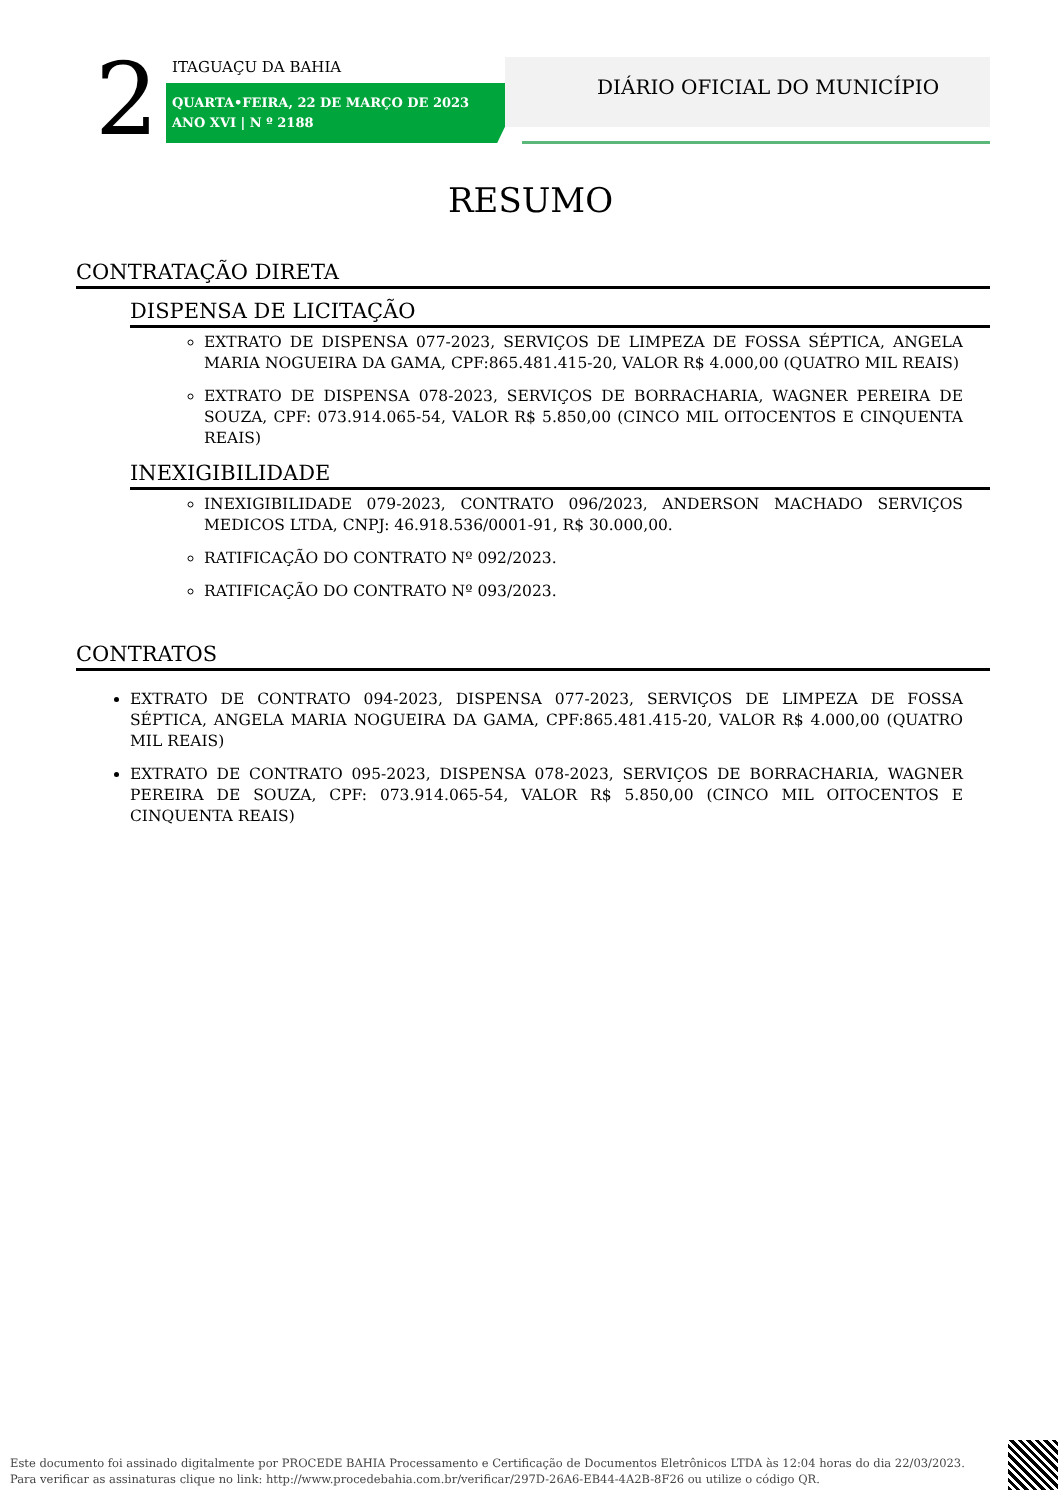2 ITAGUAÇU DA BAHIA
QUARTA•FEIRA, 22 DE MARÇO DE 2023
ANO XVI | N º 2188
DIÁRIO OFICIAL DO MUNICÍPIO
RESUMO
CONTRATAÇÃO DIRETA
DISPENSA DE LICITAÇÃO
EXTRATO DE DISPENSA 077-2023, SERVIÇOS DE LIMPEZA DE FOSSA SÉPTICA, ANGELA MARIA NOGUEIRA DA GAMA, CPF:865.481.415-20, VALOR R$ 4.000,00 (QUATRO MIL REAIS)
EXTRATO DE DISPENSA 078-2023, SERVIÇOS DE BORRACHARIA, WAGNER PEREIRA DE SOUZA, CPF: 073.914.065-54, VALOR R$ 5.850,00 (CINCO MIL OITOCENTOS E CINQUENTA REAIS)
INEXIGIBILIDADE
INEXIGIBILIDADE 079-2023, CONTRATO 096/2023, ANDERSON MACHADO SERVIÇOS MEDICOS LTDA, CNPJ: 46.918.536/0001-91, R$ 30.000,00.
RATIFICAÇÃO DO CONTRATO Nº 092/2023.
RATIFICAÇÃO DO CONTRATO Nº 093/2023.
CONTRATOS
EXTRATO DE CONTRATO 094-2023, DISPENSA 077-2023, SERVIÇOS DE LIMPEZA DE FOSSA SÉPTICA, ANGELA MARIA NOGUEIRA DA GAMA, CPF:865.481.415-20, VALOR R$ 4.000,00 (QUATRO MIL REAIS)
EXTRATO DE CONTRATO 095-2023, DISPENSA 078-2023, SERVIÇOS DE BORRACHARIA, WAGNER PEREIRA DE SOUZA, CPF: 073.914.065-54, VALOR R$ 5.850,00 (CINCO MIL OITOCENTOS E CINQUENTA REAIS)
Este documento foi assinado digitalmente por PROCEDE BAHIA Processamento e Certificação de Documentos Eletrônicos LTDA às 12:04 horas do dia 22/03/2023.
Para verificar as assinaturas clique no link: http://www.procedebahia.com.br/verificar/297D-26A6-EB44-4A2B-8F26 ou utilize o código QR.